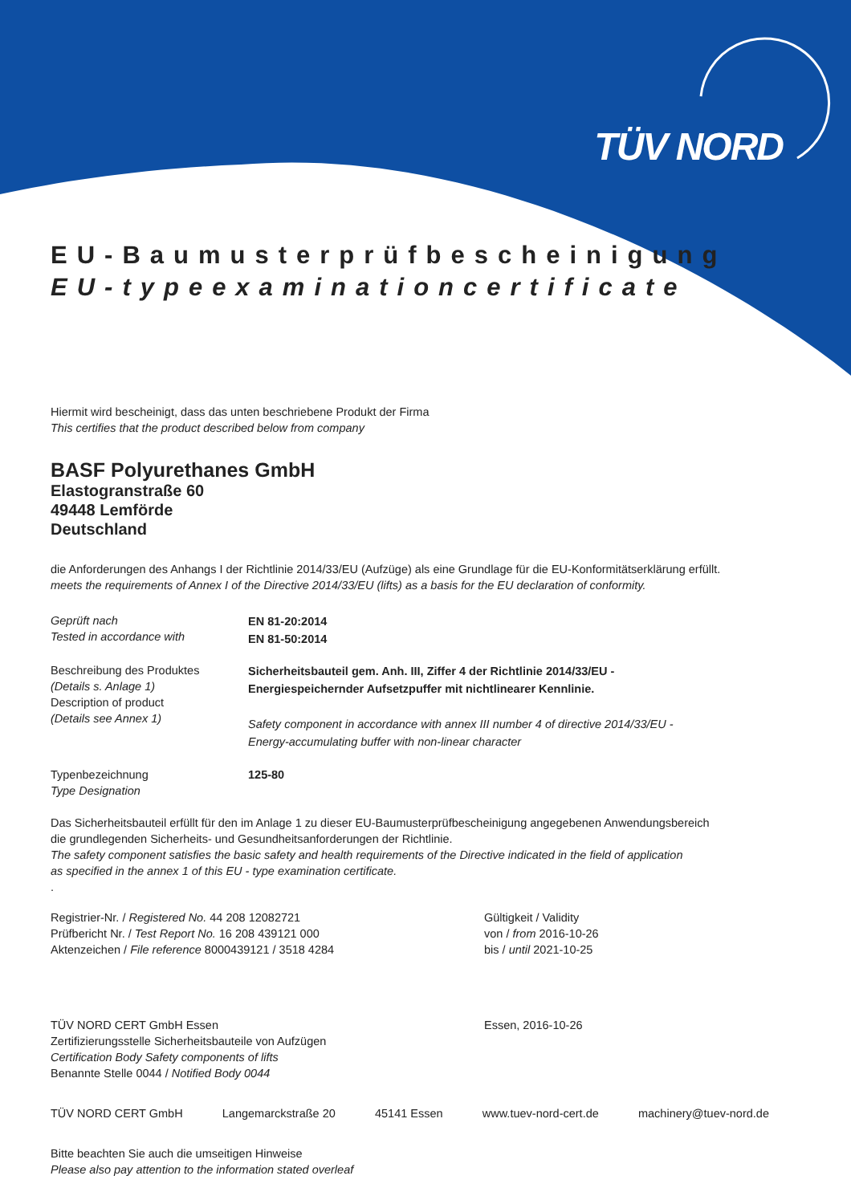TÜV NORD
EU-Baumusterprüfbescheinigung
EU-typeexaminationcertificate
Hiermit wird bescheinigt, dass das unten beschriebene Produkt der Firma
This certifies that the product described below from company
BASF Polyurethanes GmbH
Elastogranstraße 60
49448 Lemförde
Deutschland
die Anforderungen des Anhangs I der Richtlinie 2014/33/EU (Aufzüge) als eine Grundlage für die EU-Konformitätserklärung erfüllt.
meets the requirements of Annex I of the Directive 2014/33/EU (lifts) as a basis for the EU declaration of conformity.
Geprüft nach
Tested in accordance with
EN 81-20:2014
EN 81-50:2014
Beschreibung des Produktes
(Details s. Anlage 1)
Description of product
(Details see Annex 1)
Sicherheitsbauteil gem. Anh. III, Ziffer 4 der Richtlinie 2014/33/EU -
Energiespeichernder Aufsetzpuffer mit nichtlinearer Kennlinie.
Safety component in accordance with annex III number 4 of directive 2014/33/EU -
Energy-accumulating buffer with non-linear character
Typenbezeichnung
Type Designation
125-80
Das Sicherheitsbauteil erfüllt für den im Anlage 1 zu dieser EU-Baumusterprüfbescheinigung angegebenen Anwendungsbereich
die grundlegenden Sicherheits- und Gesundheitsanforderungen der Richtlinie.
The safety component satisfies the basic safety and health requirements of the Directive indicated in the field of application
as specified in the annex 1 of this EU - type examination certificate.
.
Registrier-Nr. / Registered No. 44 208 12082721
Prüfbericht Nr. / Test Report No. 16 208 439121 000
Aktenzeichen / File reference 8000439121 / 3518 4284
Gültigkeit / Validity
von / from 2016-10-26
bis / until 2021-10-25
TÜV NORD CERT GmbH Essen
Zertifizierungsstelle Sicherheitsbauteile von Aufzügen
Certification Body Safety components of lifts
Benannte Stelle 0044 / Notified Body 0044
Essen, 2016-10-26
TÜV NORD CERT GmbH Langemarckstraße 20 45141 Essen www.tuev-nord-cert.de machinery@tuev-nord.de
Bitte beachten Sie auch die umseitigen Hinweise
Please also pay attention to the information stated overleaf